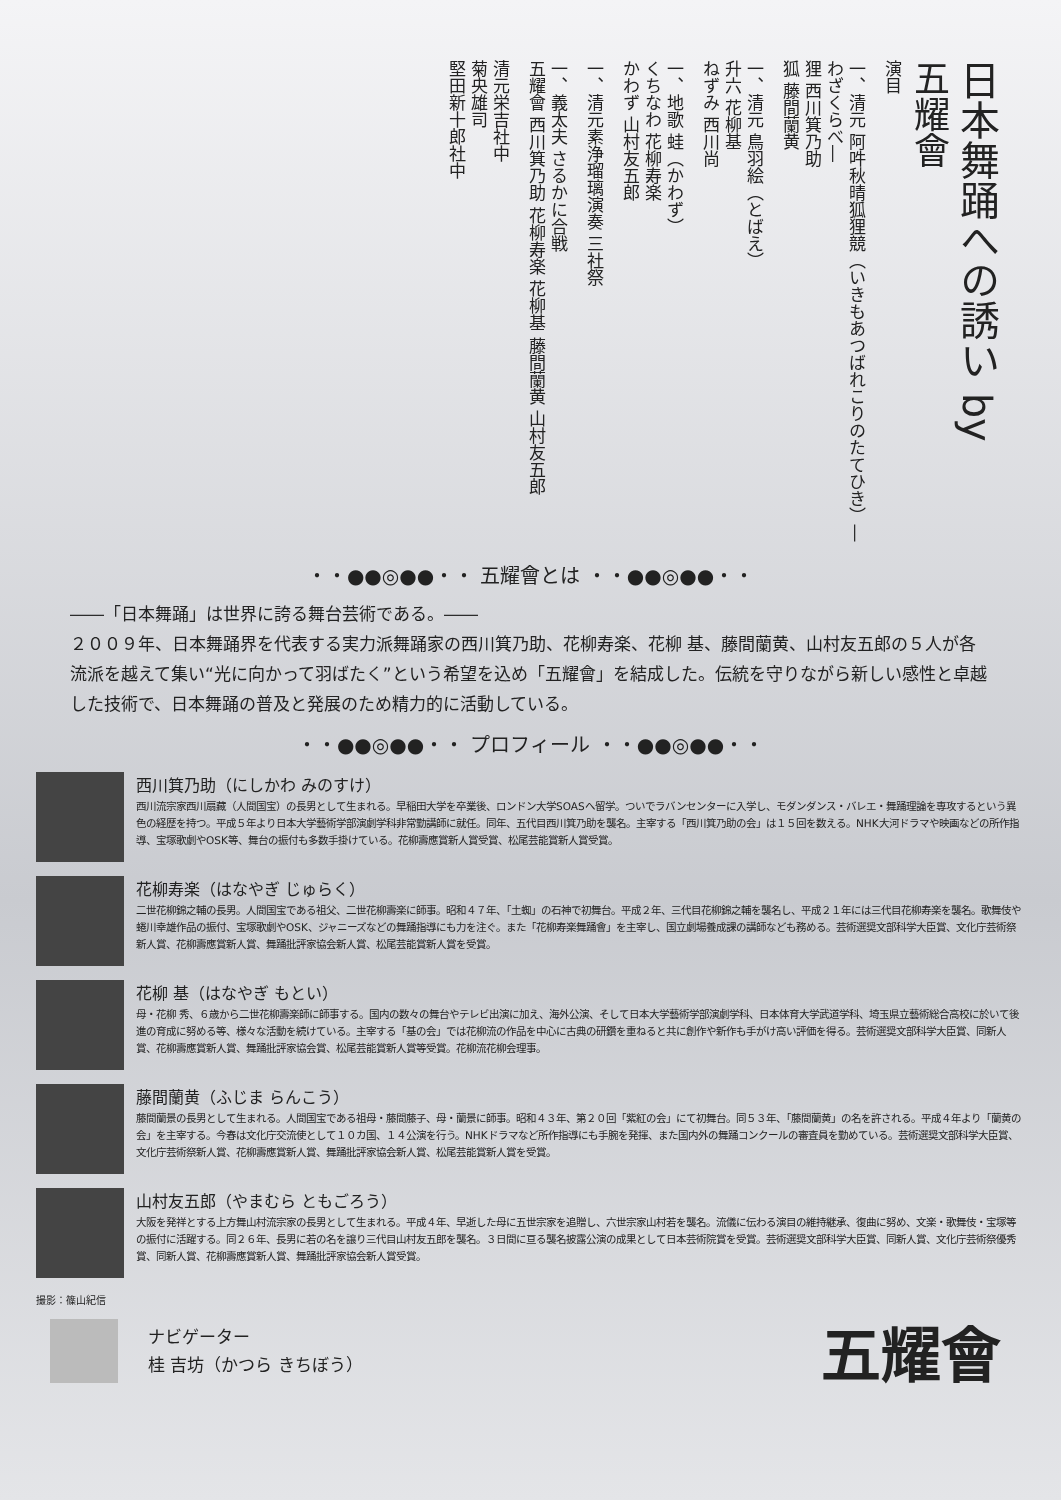日本舞踊への誘い by
五耀會
演目
一、清元 阿吽秋晴狐狸競（いきもあつばれこりのたてひき）―わざくらべ―
狸 西川箕乃助
狐 藤間蘭黄
一、清元 鳥羽絵（とばえ）
升六 花柳基
ねずみ 西川尚
一、地歌 蛙（かわず）
くちなわ 花柳寿楽
かわず 山村友五郎
一、清元素浄瑠璃演奏 三社祭
一、義太夫 さるかに合戦
五耀會 西川箕乃助 花柳寿楽 花柳基 藤間蘭黄 山村友五郎
清元栄吉社中
菊央雄司
堅田新十郎社中
・・●●◎●●・・ 五耀會とは ・・●●◎●●・・
――「日本舞踊」は世界に誇る舞台芸術である。――
２００９年、日本舞踊界を代表する実力派舞踊家の西川箕乃助、花柳寿楽、花柳 基、藤間蘭黄、山村友五郎の５人が各流派を越えて集い“光に向かって羽ばたく”という希望を込め「五耀會」を結成した。伝統を守りながら新しい感性と卓越した技術で、日本舞踊の普及と発展のため精力的に活動している。
・・●●◎●●・・ プロフィール ・・●●◎●●・・
西川箕乃助（にしかわ みのすけ）
西川流宗家西川扇藏（人間国宝）の長男として生まれる。早稲田大学を卒業後、ロンドン大学SOASへ留学。ついでラバンセンターに入学し、モダンダンス・バレエ・舞踊理論を専攻するという異色の経歴を持つ。平成５年より日本大学藝術学部演劇学科非常勤講師に就任。同年、五代目西川箕乃助を襲名。主宰する「西川箕乃助の会」は１５回を数える。NHK大河ドラマや映画などの所作指導、宝塚歌劇やOSK等、舞台の振付も多数手掛けている。花柳壽應賞新人賞受賞、松尾芸能賞新人賞受賞。
花柳寿楽（はなやぎ じゅらく）
二世花柳錦之輔の長男。人間国宝である祖父、二世花柳壽楽に師事。昭和４７年、「土蜘」の石神で初舞台。平成２年、三代目花柳錦之輔を襲名し、平成２１年には三代目花柳寿楽を襲名。歌舞伎や蜷川幸雄作品の振付、宝塚歌劇やOSK、ジャニーズなどの舞踊指導にも力を注ぐ。また「花柳寿楽舞踊會」を主宰し、国立劇場養成課の講師なども務める。芸術選奨文部科学大臣賞、文化庁芸術祭新人賞、花柳壽應賞新人賞、舞踊批評家協会新人賞、松尾芸能賞新人賞を受賞。
花柳 基（はなやぎ もとい）
母・花柳 秀、６歳から二世花柳壽楽師に師事する。国内の数々の舞台やテレビ出演に加え、海外公演、そして日本大学藝術学部演劇学科、日本体育大学武道学科、埼玉県立藝術総合高校に於いて後進の育成に努める等、様々な活動を続けている。主宰する「基の会」では花柳流の作品を中心に古典の研鑽を重ねると共に創作や新作も手がけ高い評価を得る。芸術選奨文部科学大臣賞、同新人賞、花柳壽應賞新人賞、舞踊批評家協会賞、松尾芸能賞新人賞等受賞。花柳流花柳会理事。
藤間蘭黄（ふじま らんこう）
藤間蘭景の長男として生まれる。人間国宝である祖母・藤間藤子、母・蘭景に師事。昭和４３年、第２０回「紫紅の会」にて初舞台。同５３年、「藤間蘭黄」の名を許される。平成４年より「蘭黄の会」を主宰する。今春は文化庁交流使として１０カ国、１４公演を行う。NHKドラマなど所作指導にも手腕を発揮、また国内外の舞踊コンクールの審査員を勤めている。芸術選奨文部科学大臣賞、文化庁芸術祭新人賞、花柳壽應賞新人賞、舞踊批評家協会新人賞、松尾芸能賞新人賞を受賞。
山村友五郎（やまむら ともごろう）
大阪を発祥とする上方舞山村流宗家の長男として生まれる。平成４年、早逝した母に五世宗家を追贈し、六世宗家山村若を襲名。流儀に伝わる演目の維持継承、復曲に努め、文楽・歌舞伎・宝塚等の振付に活躍する。同２６年、長男に若の名を譲り三代目山村友五郎を襲名。３日間に亘る襲名披露公演の成果として日本芸術院賞を受賞。芸術選奨文部科学大臣賞、同新人賞、文化庁芸術祭優秀賞、同新人賞、花柳壽應賞新人賞、舞踊批評家協会新人賞受賞。
撮影：篠山紀信
ナビゲーター
桂 吉坊（かつら きちぼう）
五耀會